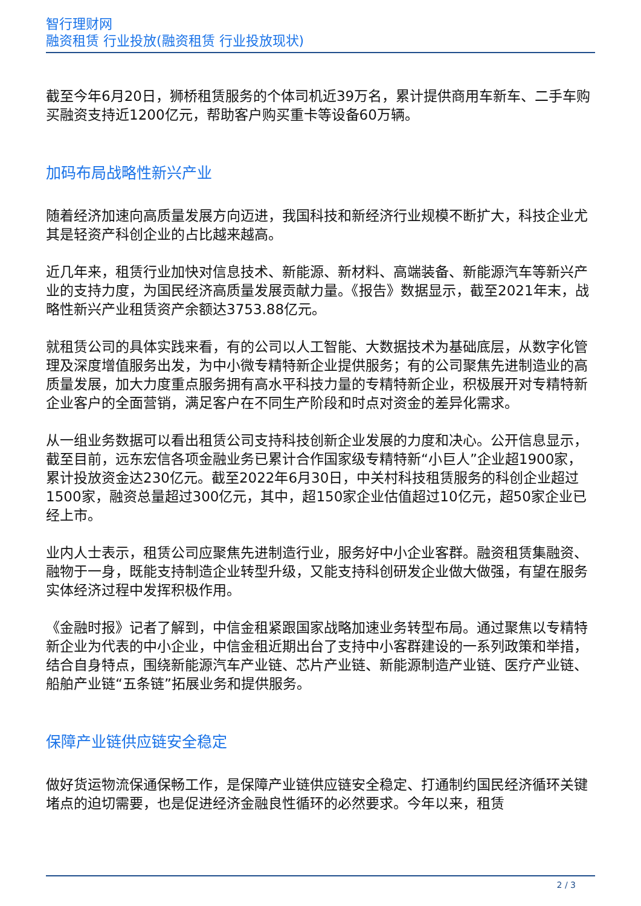智行理财网
融资租赁 行业投放(融资租赁 行业投放现状)
截至今年6月20日，狮桥租赁服务的个体司机近39万名，累计提供商用车新车、二手车购买融资支持近1200亿元，帮助客户购买重卡等设备60万辆。
加码布局战略性新兴产业
随着经济加速向高质量发展方向迈进，我国科技和新经济行业规模不断扩大，科技企业尤其是轻资产科创企业的占比越来越高。
近几年来，租赁行业加快对信息技术、新能源、新材料、高端装备、新能源汽车等新兴产业的支持力度，为国民经济高质量发展贡献力量。《报告》数据显示，截至2021年末，战略性新兴产业租赁资产余额达3753.88亿元。
就租赁公司的具体实践来看，有的公司以人工智能、大数据技术为基础底层，从数字化管理及深度增值服务出发，为中小微专精特新企业提供服务；有的公司聚焦先进制造业的高质量发展，加大力度重点服务拥有高水平科技力量的专精特新企业，积极展开对专精特新企业客户的全面营销，满足客户在不同生产阶段和时点对资金的差异化需求。
从一组业务数据可以看出租赁公司支持科技创新企业发展的力度和决心。公开信息显示，截至目前，远东宏信各项金融业务已累计合作国家级专精特新“小巨人”企业超1900家，累计投放资金达230亿元。截至2022年6月30日，中关村科技租赁服务的科创企业超过1500家，融资总量超过300亿元，其中，超150家企业估值超过10亿元，超50家企业已经上市。
业内人士表示，租赁公司应聚焦先进制造行业，服务好中小企业客群。融资租赁集融资、融物于一身，既能支持制造企业转型升级，又能支持科创研发企业做大做强，有望在服务实体经济过程中发挥积极作用。
《金融时报》记者了解到，中信金租紧跟国家战略加速业务转型布局。通过聚焦以专精特新企业为代表的中小企业，中信金租近期出台了支持中小客群建设的一系列政策和举措，结合自身特点，围绕新能源汽车产业链、芯片产业链、新能源制造产业链、医疗产业链、船舶产业链“五条链”拓展业务和提供服务。
保障产业链供应链安全稳定
做好货运物流保通保畅工作，是保障产业链供应链安全稳定、打通制约国民经济循环关键堵点的迫切需要，也是促进经济金融良性循环的必然要求。今年以来，租赁
2 / 3